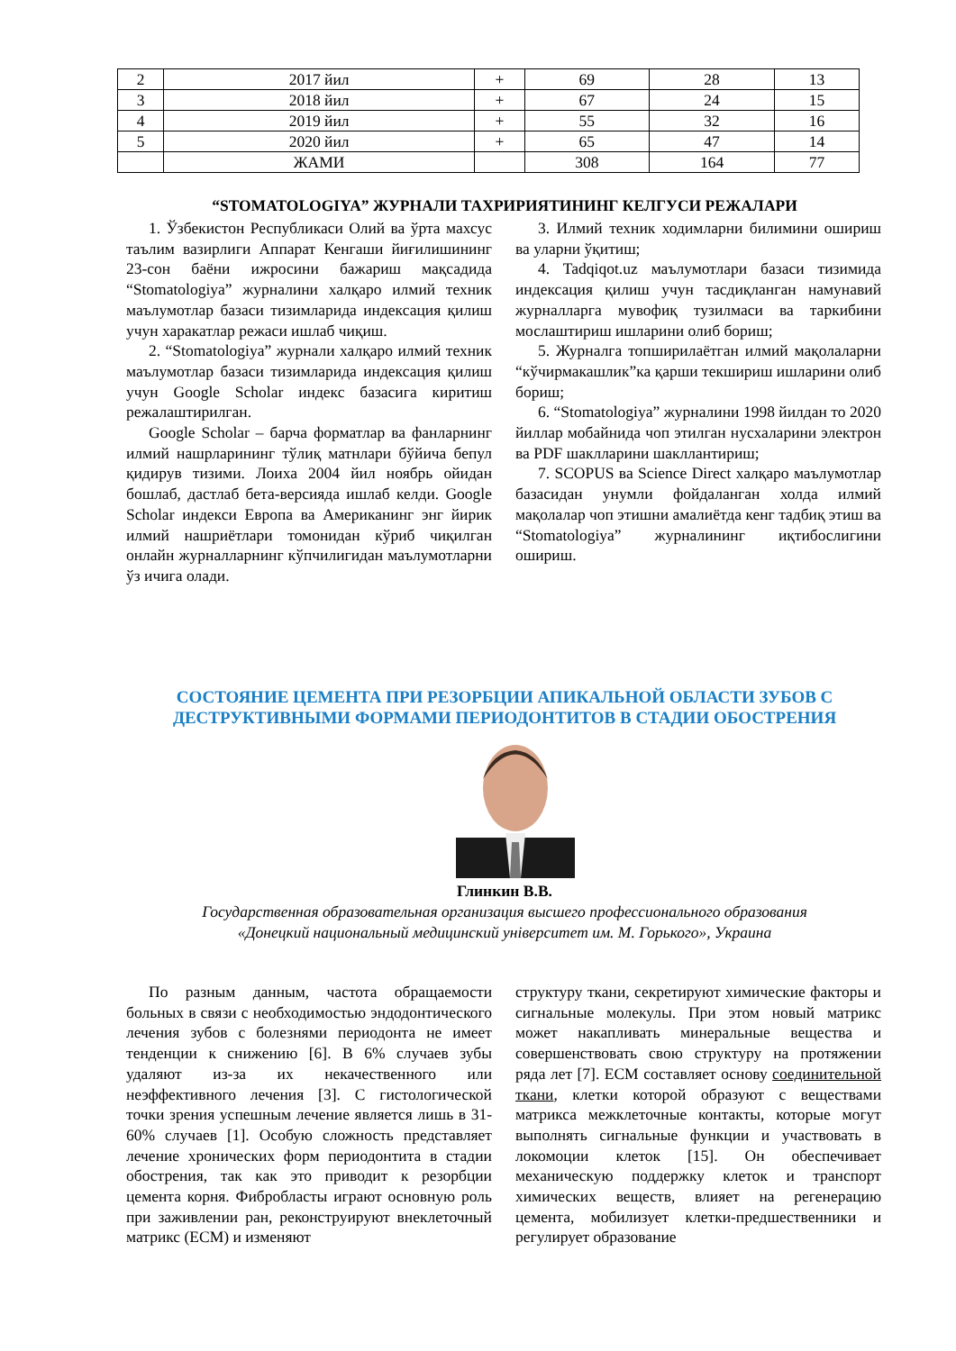| 2 | 2017 йил | + | 69 | 28 | 13 |
| 3 | 2018 йил | + | 67 | 24 | 15 |
| 4 | 2019 йил | + | 55 | 32 | 16 |
| 5 | 2020 йил | + | 65 | 47 | 14 |
| | ЖАМИ | | 308 | 164 | 77 |
“STOMATOLOGIYA” ЖУРНАЛИ ТАХРИРИЯТИНИНГ КЕЛГУСИ РЕЖАЛАРИ
1. Ўзбекистон Республикаси Олий ва ўрта махсус таълим вазирлиги Аппарат Кенгаши йиғилишининг 23-сон баёни ижросини бажариш мақсадида “Stomatologiya” журналини халқаро илмий техник маълумотлар базаси тизимларида индексация қилиш учун харакатлар режаси ишлаб чиқиш.
2. “Stomatologiya” журнали халқаро илмий техник маълумотлар базаси тизимларида индексация қилиш учун Google Scholar индекс базасига киритиш режалаштирилган.
Google Scholar – барча форматлар ва фанларнинг илмий нашрларининг тўлиқ матнлари бўйича бепул қидирув тизими. Лоиха 2004 йил ноябрь ойидан бошлаб, дастлаб бета-версияда ишлаб келди. Google Scholar индекси Европа ва Американинг энг йирик илмий нашриётлари томонидан кўриб чиқилган онлайн журналларнинг кўпчилигидан маълумотларни ўз ичига олади.
3. Илмий техник ходимларни билимини ошириш ва уларни ўқитиш;
4. Tadqiqot.uz маълумотлари базаси тизимида индексация қилиш учун тасдиқланган намунавий журналларга мувофиқ тузилмаси ва таркибини мослаштириш ишларини олиб бориш;
5. Журналга топширилаётган илмий мақолаларни “кўчирмакашлик”ка қарши текшириш ишларини олиб бориш;
6. “Stomatologiya” журналини 1998 йилдан то 2020 йиллар мобайнида чоп этилган нусхаларини электрон ва PDF шаклларини шакллантириш;
7. SCOPUS ва Science Direct халқаро маълумотлар базасидан унумли фойдаланган холда илмий мақолалар чоп этишни амалиётда кенг тадбиқ этиш ва “Stomatologiya” журналининг иқтибослигини ошириш.
СОСТОЯНИЕ ЦЕМЕНТА ПРИ РЕЗОРБЦИИ АПИКАЛЬНОЙ ОБЛАСТИ ЗУБОВ С ДЕСТРУКТИВНЫМИ ФОРМАМИ ПЕРИОДОНТИТОВ В СТАДИИ ОБОСТРЕНИЯ
Глинкин В.В.
Государственная образовательная организация высшего профессионального образования
«Донецкий национальный медицинский університет им. М. Горького», Украина
По разным данным, частота обращаемости больных в связи с необходимостью эндодонтического лечения зубов с болезнями периодонта не имеет тенденции к снижению [6]. В 6% случаев зубы удаляют из-за их некачественного или неэффективного лечения [3]. С гистологической точки зрения успешным лечение является лишь в 31-60% случаев [1]. Особую сложность представляет лечение хронических форм периодонтита в стадии обострения, так как это приводит к резорбции цемента корня. Фибробласты играют основную роль при заживлении ран, реконструируют внеклеточный матрикс (ЕСМ) и изменяют
структуру ткани, секретируют химические факторы и сигнальные молекулы. При этом новый матрикс может накапливать минеральные вещества и совершенствовать свою структуру на протяжении ряда лет [7]. ЕСМ составляет основу соединительной ткани, клетки которой образуют с веществами матрикса межклеточные контакты, которые могут выполнять сигнальные функции и участвовать в локомоции клеток [15]. Он обеспечивает механическую поддержку клеток и транспорт химических веществ, влияет на регенерацию цемента, мобилизует клетки-предшественники и регулирует образование